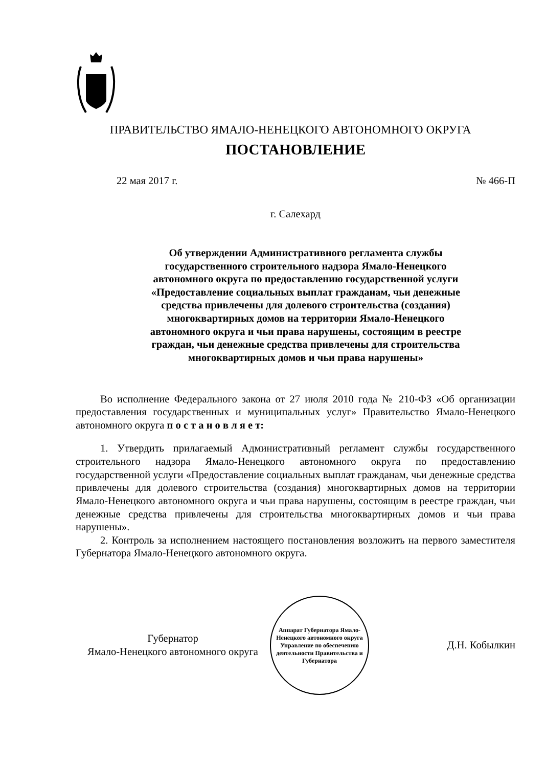ПРАВИТЕЛЬСТВО ЯМАЛО-НЕНЕЦКОГО АВТОНОМНОГО ОКРУГА
ПОСТАНОВЛЕНИЕ
22 мая 2017 г. № 466-П
г. Салехард
Об утверждении Административного регламента службы
государственного строительного надзора Ямало-Ненецкого
автономного округа по предоставлению государственной услуги
«Предоставление социальных выплат гражданам, чьи денежные
средства привлечены для долевого строительства (создания)
многоквартирных домов на территории Ямало-Ненецкого
автономного округа и чьи права нарушены, состоящим в реестре
граждан, чьи денежные средства привлечены для строительства
многоквартирных домов и чьи права нарушены»
Во исполнение Федерального закона от 27 июля 2010 года № 210-ФЗ «Об организации предоставления государственных и муниципальных услуг» Правительство Ямало-Ненецкого автономного округа п о с т а н о в л я е т:
1. Утвердить прилагаемый Административный регламент службы государственного строительного надзора Ямало-Ненецкого автономного округа по предоставлению государственной услуги «Предоставление социальных выплат гражданам, чьи денежные средства привлечены для долевого строительства (создания) многоквартирных домов на территории Ямало-Ненецкого автономного округа и чьи права нарушены, состоящим в реестре граждан, чьи денежные средства привлечены для строительства многоквартирных домов и чьи права нарушены».
2. Контроль за исполнением настоящего постановления возложить на первого заместителя Губернатора Ямало-Ненецкого автономного округа.
Губернатор
Ямало-Ненецкого автономного округа
Аппарат Губернатора Ямало-Ненецкого автономного округа
Управление по обеспечению деятельности Правительства и Губернатора
Д.Н. Кобылкин